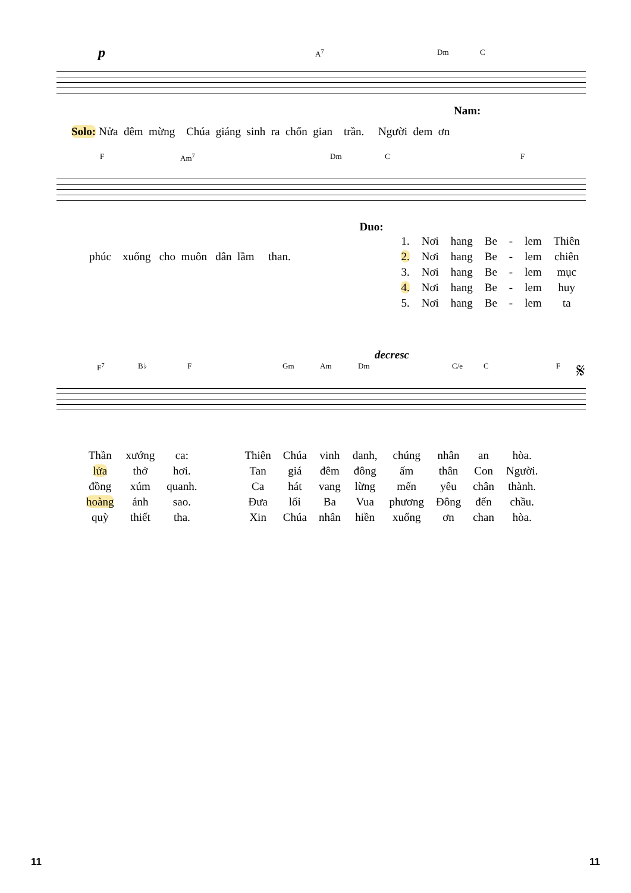p
A<sup>7</sup> Dm C
Nam:
Solo: Nửa đêm mừng Chúa giáng sinh ra chốn gian trần. Người đem ơn
F Am<sup>7</sup> Dm C F
phúc xuống cho muôn dân lầm than.
Duo:
| 1. | Nơi | hang | Be | - | lem | Thiên |
| 2. | Nơi | hang | Be | - | lem | chiên |
| 3. | Nơi | hang | Be | - | lem | mục |
| 4. | Nơi | hang | Be | - | lem | huy |
| 5. | Nơi | hang | Be | - | lem | ta |
decresc
F<sup>7</sup> B♭ F Gm Am Dm C/e C F 𝄋
| Thần | xướng | ca: | | Thiên | Chúa | vinh | danh, | chúng | nhân | an | hòa. |
| lửa | thở | hơi. | | Tan | giá | đêm | đông | ấm | thân | Con | Người. |
| đồng | xúm | quanh. | | Ca | hát | vang | lừng | mến | yêu | chân | thành. |
| hoàng | ánh | sao. | | Đưa | lối | Ba | Vua | phương | Đông | đến | chầu. |
| quỳ | thiết | tha. | | Xin | Chúa | nhân | hiền | xuống | ơn | chan | hòa. |
11 11